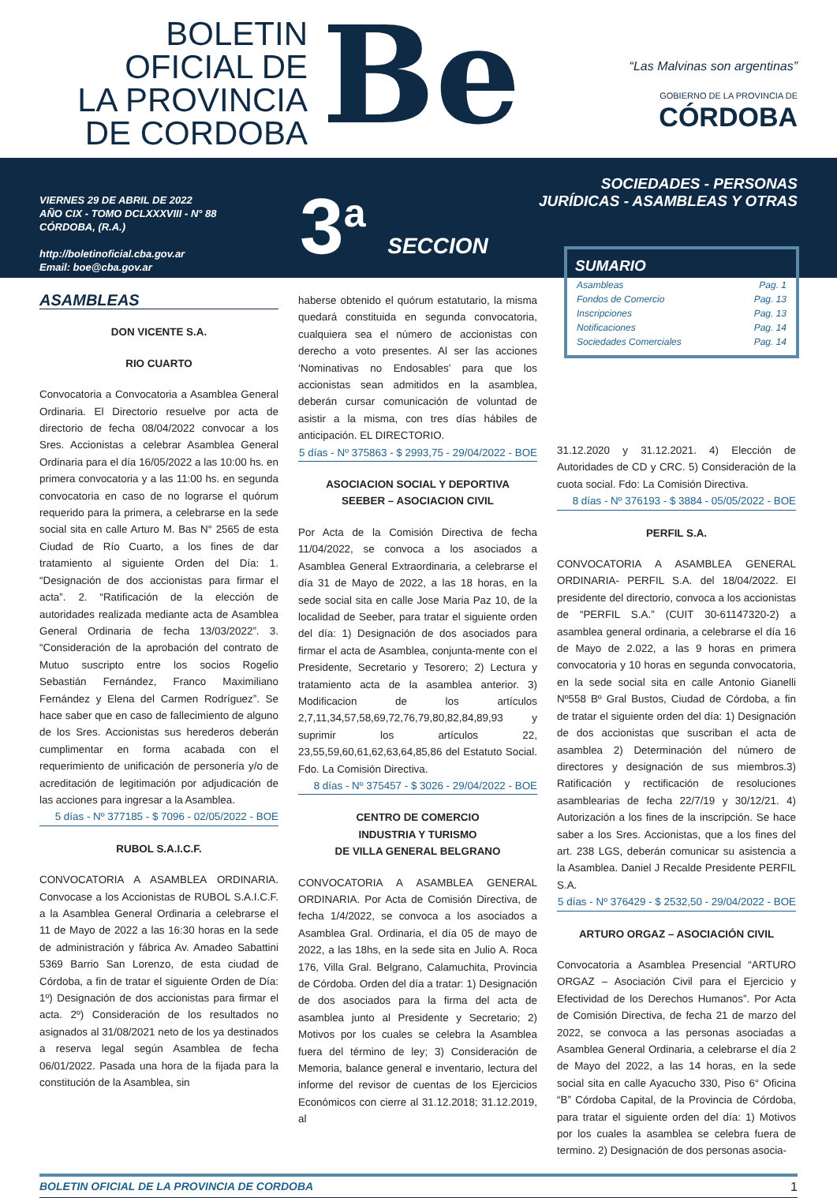BOLETIN
OFICIAL DE
LA PROVINCIA
DE CORDOBA
Be
“Las Malvinas son argentinas”
GOBIERNO DE LA PROVINCIA DE
CÓRDOBA
VIERNES 29 DE ABRIL DE 2022
AÑO CIX - TOMO DCLXXXVIII - N° 88
CÓRDOBA, (R.A.)
http://boletinoficial.cba.gov.ar
Email: boe@cba.gov.ar
3<sup>a</sup> SECCION
SOCIEDADES - PERSONAS
JURÍDICAS - ASAMBLEAS Y OTRAS
SUMARIO
Asambleas Pag. 1
Fondos de Comercio Pag. 13
Inscripciones Pag. 13
Notificaciones Pag. 14
Sociedades Comerciales Pag. 14
ASAMBLEAS
DON VICENTE S.A.
RIO CUARTO
Convocatoria a Convocatoria a Asamblea General Ordinaria. El Directorio resuelve por acta de directorio de fecha 08/04/2022 convocar a los Sres. Accionistas a celebrar Asamblea General Ordinaria para el día 16/05/2022 a las 10:00 hs. en primera convocatoria y a las 11:00 hs. en segunda convocatoria en caso de no lograrse el quórum requerido para la primera, a celebrarse en la sede social sita en calle Arturo M. Bas N° 2565 de esta Ciudad de Río Cuarto, a los fines de dar tratamiento al siguiente Orden del Día: 1. “Designación de dos accionistas para firmar el acta”. 2. “Ratificación de la elección de autoridades realizada mediante acta de Asamblea General Ordinaria de fecha 13/03/2022”. 3. “Consideración de la aprobación del contrato de Mutuo suscripto entre los socios Rogelio Sebastián Fernández, Franco Maximiliano Fernández y Elena del Carmen Rodríguez”. Se hace saber que en caso de fallecimiento de alguno de los Sres. Accionistas sus herederos deberán cumplimentar en forma acabada con el requerimiento de unificación de personería y/o de acreditación de legitimación por adjudicación de las acciones para ingresar a la Asamblea.
5 días - Nº 377185 - $ 7096 - 02/05/2022 - BOE
RUBOL S.A.I.C.F.
CONVOCATORIA A ASAMBLEA ORDINARIA. Convocase a los Accionistas de RUBOL S.A.I.C.F. a la Asamblea General Ordinaria a celebrarse el 11 de Mayo de 2022 a las 16:30 horas en la sede de administración y fábrica Av. Amadeo Sabattini 5369 Barrio San Lorenzo, de esta ciudad de Córdoba, a fin de tratar el siguiente Orden de Día: 1º) Designación de dos accionistas para firmar el acta. 2º) Consideración de los resultados no asignados al 31/08/2021 neto de los ya destinados a reserva legal según Asamblea de fecha 06/01/2022. Pasada una hora de la fijada para la constitución de la Asamblea, sin
haberse obtenido el quórum estatutario, la misma quedará constituida en segunda convocatoria, cualquiera sea el número de accionistas con derecho a voto presentes. Al ser las acciones ‘Nominativas no Endosables’ para que los accionistas sean admitidos en la asamblea, deberán cursar comunicación de voluntad de asistir a la misma, con tres días hábiles de anticipación. EL DIRECTORIO.
5 días - Nº 375863 - $ 2993,75 - 29/04/2022 - BOE
ASOCIACION SOCIAL Y DEPORTIVA
SEEBER – ASOCIACION CIVIL
Por Acta de la Comisión Directiva de fecha 11/04/2022, se convoca a los asociados a Asamblea General Extraordinaria, a celebrarse el día 31 de Mayo de 2022, a las 18 horas, en la sede social sita en calle Jose Maria Paz 10, de la localidad de Seeber, para tratar el siguiente orden del día: 1) Designación de dos asociados para firmar el acta de Asamblea, conjunta-mente con el Presidente, Secretario y Tesorero; 2) Lectura y tratamiento acta de la asamblea anterior. 3) Modificacion de los artículos 2,7,11,34,57,58,69,72,76,79,80,82,84,89,93 y suprimir los artículos 22, 23,55,59,60,61,62,63,64,85,86 del Estatuto Social. Fdo. La Comisión Directiva.
8 días - Nº 375457 - $ 3026 - 29/04/2022 - BOE
CENTRO DE COMERCIO
INDUSTRIA Y TURISMO
DE VILLA GENERAL BELGRANO
CONVOCATORIA A ASAMBLEA GENERAL ORDINARIA. Por Acta de Comisión Directiva, de fecha 1/4/2022, se convoca a los asociados a Asamblea Gral. Ordinaria, el día 05 de mayo de 2022, a las 18hs, en la sede sita en Julio A. Roca 176, Villa Gral. Belgrano, Calamuchita, Provincia de Córdoba. Orden del día a tratar: 1) Designación de dos asociados para la firma del acta de asamblea junto al Presidente y Secretario; 2) Motivos por los cuales se celebra la Asamblea fuera del término de ley; 3) Consideración de Memoria, balance general e inventario, lectura del informe del revisor de cuentas de los Ejercicios Económicos con cierre al 31.12.2018; 31.12.2019, al
31.12.2020 y 31.12.2021. 4) Elección de Autoridades de CD y CRC. 5) Consideración de la cuota social. Fdo: La Comisión Directiva.
8 días - Nº 376193 - $ 3884 - 05/05/2022 - BOE
PERFIL S.A.
CONVOCATORIA A ASAMBLEA GENERAL ORDINARIA- PERFIL S.A. del 18/04/2022. El presidente del directorio, convoca a los accionistas de “PERFIL S.A.” (CUIT 30-61147320-2) a asamblea general ordinaria, a celebrarse el día 16 de Mayo de 2.022, a las 9 horas en primera convocatoria y 10 horas en segunda convocatoria, en la sede social sita en calle Antonio Gianelli Nº558 Bº Gral Bustos, Ciudad de Córdoba, a fin de tratar el siguiente orden del día: 1) Designación de dos accionistas que suscriban el acta de asamblea 2) Determinación del número de directores y designación de sus miembros.3) Ratificación y rectificación de resoluciones asamblearias de fecha 22/7/19 y 30/12/21. 4) Autorización a los fines de la inscripción. Se hace saber a los Sres. Accionistas, que a los fines del art. 238 LGS, deberán comunicar su asistencia a la Asamblea. Daniel J Recalde Presidente PERFIL S.A.
5 días - Nº 376429 - $ 2532,50 - 29/04/2022 - BOE
ARTURO ORGAZ – ASOCIACIÓN CIVIL
Convocatoria a Asamblea Presencial “ARTURO ORGAZ – Asociación Civil para el Ejercicio y Efectividad de los Derechos Humanos”. Por Acta de Comisión Directiva, de fecha 21 de marzo del 2022, se convoca a las personas asociadas a Asamblea General Ordinaria, a celebrarse el día 2 de Mayo del 2022, a las 14 horas, en la sede social sita en calle Ayacucho 330, Piso 6° Oficina “B” Córdoba Capital, de la Provincia de Córdoba, para tratar el siguiente orden del día: 1) Motivos por los cuales la asamblea se celebra fuera de termino. 2) Designación de dos personas asocia-
BOLETIN OFICIAL DE LA PROVINCIA DE CORDOBA 1